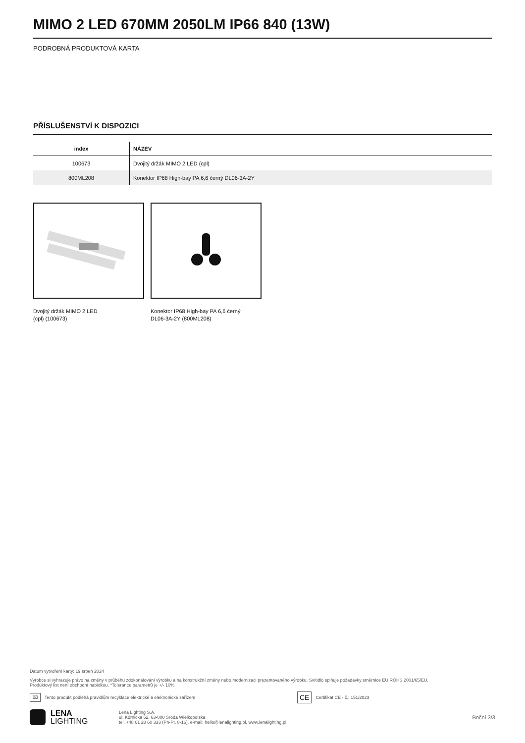MIMO 2 LED 670MM 2050LM IP66 840 (13W)
PODROBNÁ PRODUKTOVÁ KARTA
PŘÍSLUŠENSTVÍ K DISPOZICI
| index | NÁZEV |
| --- | --- |
| 100673 | Dvojitý držák MIMO 2 LED (cpl) |
| 800ML208 | Konektor IP68 High-bay PA 6,6 černý DL06-3A-2Y |
Dvojitý držák MIMO 2 LED
(cpl) (100673)
Konektor IP68 High-bay PA 6,6 černý
DL06-3A-2Y (800ML208)
Datum vytvoření karty: 19 srpen 2024
Výrobce si vyhrazuje právo na změny v průběhu zdokonalování výrobku a na konstrukční změny nebo modernizaci prezentovaného výrobku. Svítidlo splňuje požadavky směrnice EU ROHS 2001/65/EU.
Produktový list není obchodní nabídkou. *Tolerance parametrů je +/- 10%.
⌧ Tento produkt podléhá pravidlům recyklace elektrické a elektronické zařízení CE Certifikát CE - č.: 151/2023
LENA
LIGHTING
Lena Lighting S.A.
ul. Kórnicka 52, 63-000 Środa Wielkopolska
tel. +48 61 28 60 333 (Pn-Pt, 8-16), e-mail: hello@lenalighting.pl, www.lenalighting.pl
Boční 3/3